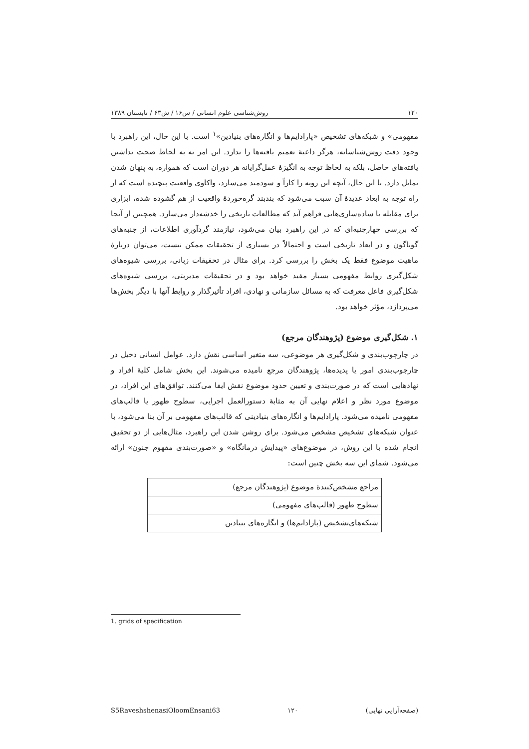۱۲۰ روش‌شناسی علوم انسانی / س۱۶ / ش۶۳ / تابستان ۱۳۸۹
مفهومی» و شبکه‌های تشخیص «پارادایم‌ها و انگاره‌های بنیادین»<sup>۱</sup> است. با این حال، این راهبرد با وجود دقت روش‌شناسانه، هرگز داعیهٔ تعمیم یافته‌ها را ندارد. این امر نه به لحاظ صحت نداشتن یافته‌های حاصل، بلکه به لحاظ توجه به انگیزهٔ عمل‌گرایانه هر دوران است که همواره، به پنهان شدن تمایل دارد. با این حال، آنچه این رویه را کاراً و سودمند می‌سازد، واکاوی واقعیت پیچیده است که از راه توجه به ابعاد عدیدهٔ آن سبب می‌شود که بندبند گره‌خوردهٔ واقعیت از هم گشوده شده، ابزاری برای مقابله با ساده‌سازی‌هایی فراهم آید که مطالعات تاریخی را خدشه‌دار می‌سازد. همچنین از آنجا که بررسی چهارجنبه‌ای که در این راهبرد بیان می‌شود، نیازمند گردآوری اطلاعات، از جنبه‌های گوناگون و در ابعاد تاریخی است و احتمالاً در بسیاری از تحقیقات ممکن نیست، می‌توان دربارهٔ ماهیت موضوع فقط یک بخش را بررسی کرد. برای مثال در تحقیقات زبانی، بررسی شیوه‌های شکل‌گیری روابط مفهومی بسیار مفید خواهد بود و در تحقیقات مدیریتی، بررسی شیوه‌های شکل‌گیری فاعل معرفت که به مسائل سازمانی و نهادی، افراد تأثیرگذار و روابط آنها با دیگر بخش‌ها می‌پردازد، مؤثر خواهد بود.
۱. شکل‌گیری موضوع (پژوهندگان مرجع)
در چارچوب‌بندی و شکل‌گیری هر موضوعی، سه متغیر اساسی نقش دارد. عوامل انسانی دخیل در چارچوب‌بندی امور یا پدیده‌ها، پژوهندگان مرجع نامیده می‌شوند. این بخش شامل کلیهٔ افراد و نهادهایی است که در صورت‌بندی و تعیین حدود موضوع نقش ایفا می‌کنند. توافق‌های این افراد، در موضوع مورد نظر و اعلام نهایی آن به مثابهٔ دستورالعمل اجرایی، سطوح ظهور یا قالب‌های مفهومی نامیده می‌شود. پارادایم‌ها و انگاره‌های بنیادینی که قالب‌های مفهومی بر آن بنا می‌شود، با عنوان شبکه‌های تشخیص مشخص می‌شود. برای روشن شدن این راهبرد، مثال‌هایی از دو تحقیق انجام شده با این روش، در موضوع‌های «پیدایش درمانگاه» و «صورت‌بندی مفهوم جنون» ارائه می‌شود. شمای این سه بخش چنین است:
| مراجع مشخص‌کنندهٔ موضوع (پژوهندگان مرجع) |
| سطوح ظهور (قالب‌های مفهومی) |
| شبکه‌های‌تشخیص (پارادایم‌ها) و انگاره‌های بنیادین |
1. grids of specification
S5RaveshshenasiOloomEnsani63 ۱۲۰ (صفحه‌آرایی نهایی)